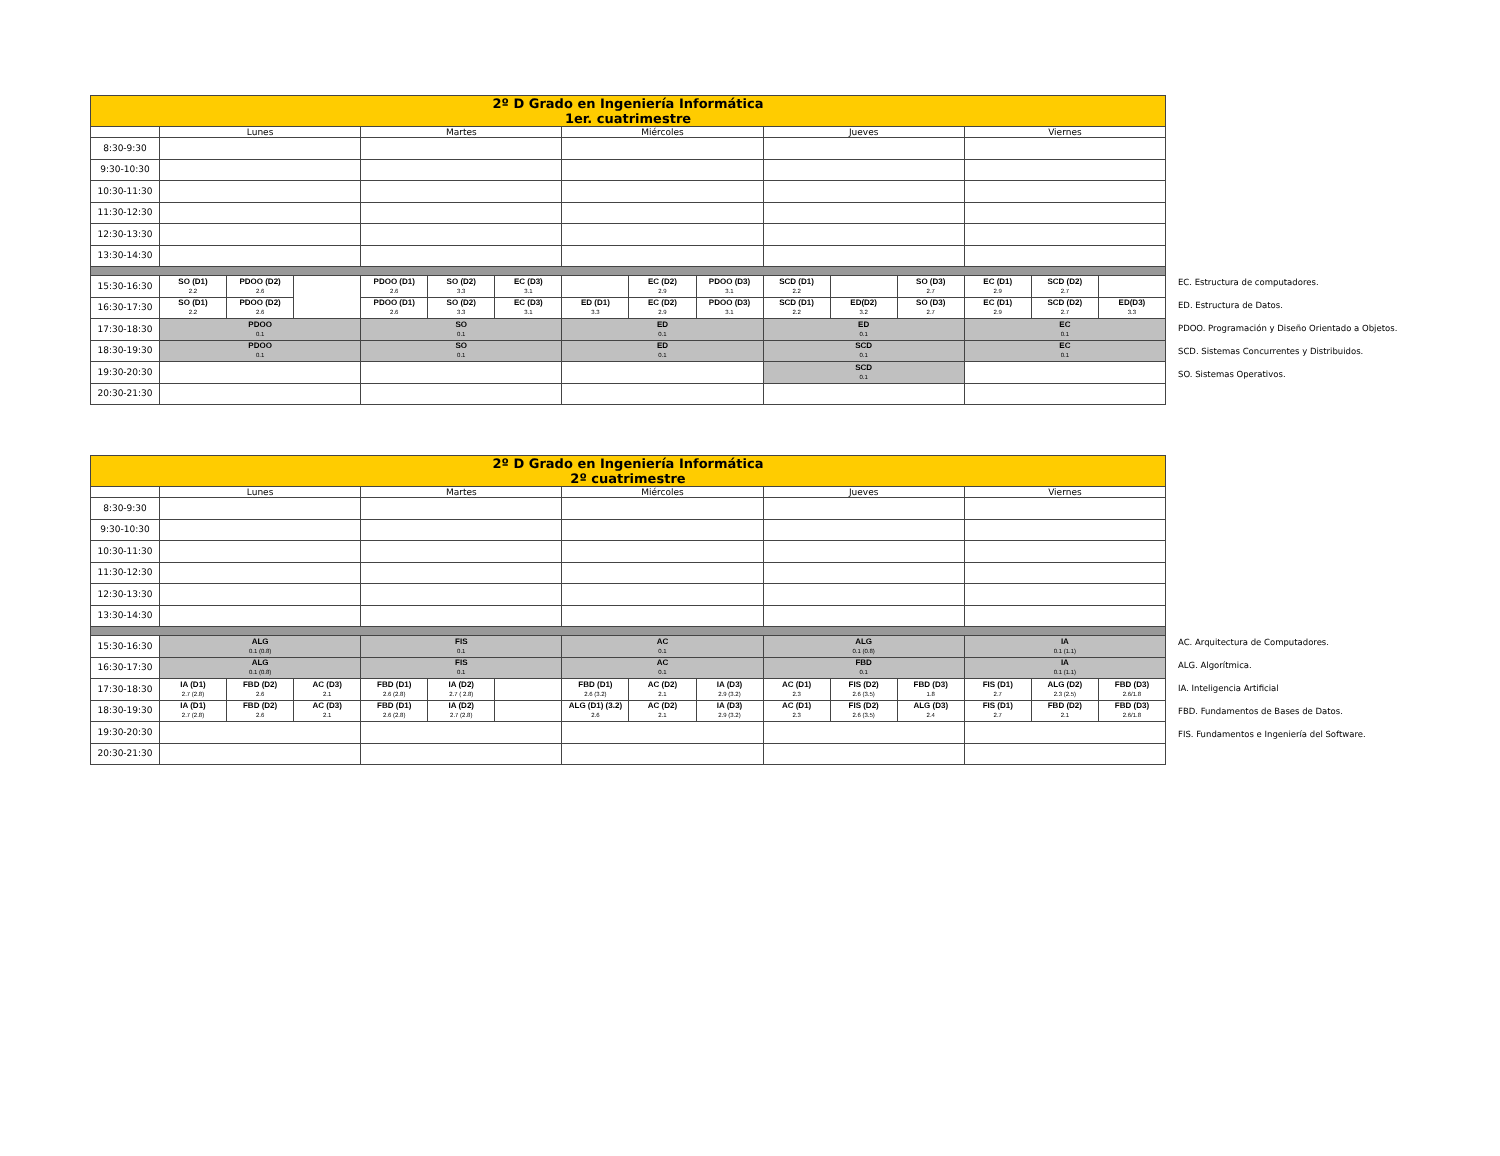| 2º D Grado en Ingeniería Informática 1er. cuatrimestre | | | | | | | | | | | | | | | |
| | Lunes | | | Martes | | | Miércoles | | | Jueves | | | Viernes | | |
| 8:30-9:30 | | | | | | | | | | | | | | | |
| 9:30-10:30 | | | | | | | | | | | | | | | |
| 10:30-11:30 | | | | | | | | | | | | | | | |
| 11:30-12:30 | | | | | | | | | | | | | | | |
| 12:30-13:30 | | | | | | | | | | | | | | | |
| 13:30-14:30 | | | | | | | | | | | | | | | |
| 15:30-16:30 | SO (D1) 2.2 | PDOO (D2) 2.6 | | PDOO (D1) 2.6 | SO (D2) 3.3 | EC (D3) 3.1 | | EC (D2) 2.9 | PDOO (D3) 3.1 | SCD (D1) 2.2 | | SO (D3) 2.7 | EC (D1) 2.9 | SCD (D2) 2.7 | |
| 16:30-17:30 | SO (D1) 2.2 | PDOO (D2) 2.6 | | PDOO (D1) 2.6 | SO (D2) 3.3 | EC (D3) 3.1 | ED (D1) 3.3 | EC (D2) 2.9 | PDOO (D3) 3.1 | SCD (D1) 2.2 | ED(D2) 3.2 | SO (D3) 2.7 | EC (D1) 2.9 | SCD (D2) 2.7 | ED(D3) 3.3 |
| 17:30-18:30 | PDOO 0.1 | | | SO 0.1 | | | ED 0.1 | | | ED 0.1 | | | EC 0.1 | | |
| 18:30-19:30 | PDOO 0.1 | | | SO 0.1 | | | ED 0.1 | | | SCD 0.1 | | | EC 0.1 | | |
| 19:30-20:30 | | | | | | | | | | SCD 0.1 | | | | | |
| 20:30-21:30 | | | | | | | | | | | | | | | |
EC. Estructura de computadores.
ED. Estructura de Datos.
PDOO. Programación y Diseño Orientado a Objetos.
SCD. Sistemas Concurrentes y Distribuidos.
SO. Sistemas Operativos.
| 2º D Grado en Ingeniería Informática 2º cuatrimestre | | | | | | | | | | | | | | | |
| | Lunes | | | Martes | | | Miércoles | | | Jueves | | | Viernes | | |
| 8:30-9:30 | | | | | | | | | | | | | | | |
| 9:30-10:30 | | | | | | | | | | | | | | | |
| 10:30-11:30 | | | | | | | | | | | | | | | |
| 11:30-12:30 | | | | | | | | | | | | | | | |
| 12:30-13:30 | | | | | | | | | | | | | | | |
| 13:30-14:30 | | | | | | | | | | | | | | | |
| 15:30-16:30 | ALG 0.1 (0.8) | | | FIS 0.1 | | | AC 0.1 | | | ALG 0.1 (0.8) | | | IA 0.1 (1.1) | | |
| 16:30-17:30 | ALG 0.1 (0.8) | | | FIS 0.1 | | | AC 0.1 | | | FBD 0.1 | | | IA 0.1 (1.1) | | |
| 17:30-18:30 | IA (D1) 2.7 (2.8) | FBD (D2) 2.6 | AC (D3) 2.1 | FBD (D1) 2.6 (2.8) | IA (D2) 2.7 ( 2.8) | | FBD (D1) 2.6 (3.2) | AC (D2) 2.1 | IA (D3) 2.9 (3.2) | AC (D1) 2.3 | FIS (D2) 2.6 (3.5) | FBD (D3) 1.8 | FIS (D1) 2.7 | ALG (D2) 2.3 (2.5) | FBD (D3) 2.6/1.8 |
| 18:30-19:30 | IA (D1) 2.7 (2.8) | FBD (D2) 2.6 | AC (D3) 2.1 | FBD (D1) 2.6 (2.8) | IA (D2) 2.7 (2.8) | | ALG (D1) (3.2) 2.6 | AC (D2) 2.1 | IA (D3) 2.9 (3.2) | AC (D1) 2.3 | FIS (D2) 2.6 (3.5) | ALG (D3) 2.4 | FIS (D1) 2.7 | FBD (D2) 2.1 | FBD (D3) 2.6/1.8 |
| 19:30-20:30 | | | | | | | | | | | | | | | |
| 20:30-21:30 | | | | | | | | | | | | | | | |
AC. Arquitectura de Computadores.
ALG. Algorítmica.
IA. Inteligencia Artificial
FBD. Fundamentos de Bases de Datos.
FIS. Fundamentos e Ingeniería del Software.